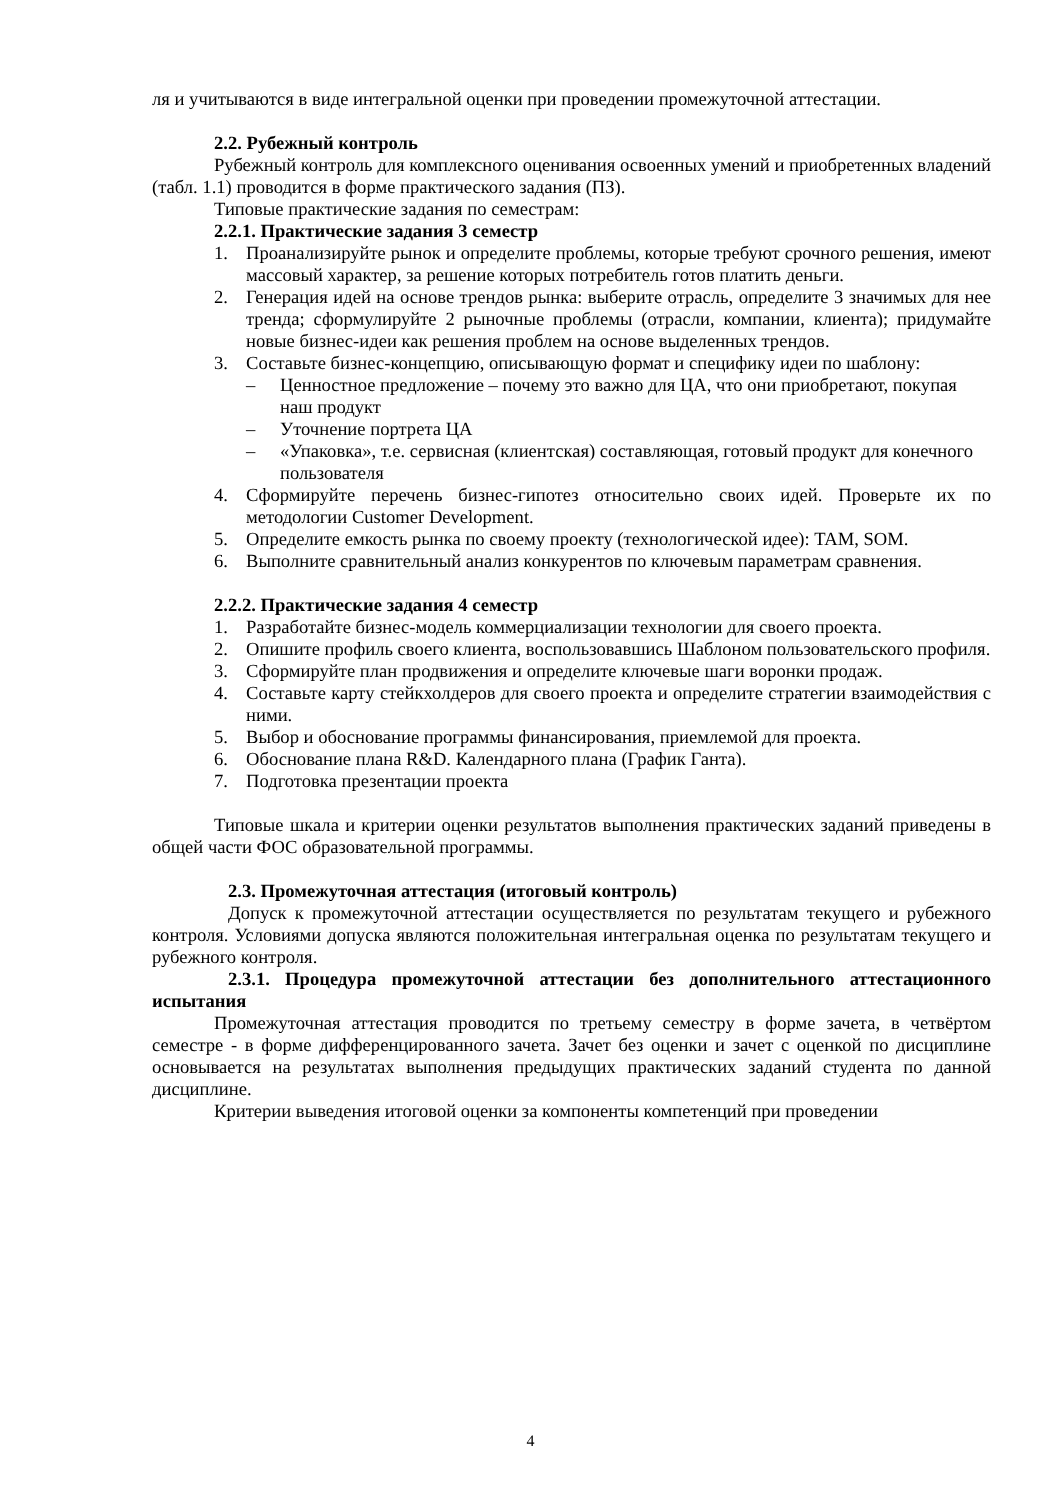ля и учитываются в виде интегральной оценки при проведении промежуточной аттестации.
2.2. Рубежный контроль
Рубежный контроль для комплексного оценивания освоенных умений и приобретенных владений (табл. 1.1) проводится в форме практического задания (ПЗ).
Типовые практические задания по семестрам:
2.2.1. Практические задания 3 семестр
1. Проанализируйте рынок и определите проблемы, которые требуют срочного решения, имеют массовый характер, за решение которых потребитель готов платить деньги.
2. Генерация идей на основе трендов рынка: выберите отрасль, определите 3 значимых для нее тренда; сформулируйте 2 рыночные проблемы (отрасли, компании, клиента); придумайте новые бизнес-идеи как решения проблем на основе выделенных трендов.
3. Составьте бизнес-концепцию, описывающую формат и специфику идеи по шаблону:
– Ценностное предложение – почему это важно для ЦА, что они приобретают, покупая наш продукт
– Уточнение портрета ЦА
– «Упаковка», т.е. сервисная (клиентская) составляющая, готовый продукт для конечного пользователя
4. Сформируйте перечень бизнес-гипотез относительно своих идей. Проверьте их по методологии Customer Development.
5. Определите емкость рынка по своему проекту (технологической идее): TAM, SOM.
6. Выполните сравнительный анализ конкурентов по ключевым параметрам сравнения.
2.2.2. Практические задания 4 семестр
1. Разработайте бизнес-модель коммерциализации технологии для своего проекта.
2. Опишите профиль своего клиента, воспользовавшись Шаблоном пользовательского профиля.
3. Сформируйте план продвижения и определите ключевые шаги воронки продаж.
4. Составьте карту стейкхолдеров для своего проекта и определите стратегии взаимодействия с ними.
5. Выбор и обоснование программы финансирования, приемлемой для проекта.
6. Обоснование плана R&D. Календарного плана (График Ганта).
7. Подготовка презентации проекта
Типовые шкала и критерии оценки результатов выполнения практических заданий приведены в общей части ФОС образовательной программы.
2.3. Промежуточная аттестация (итоговый контроль)
Допуск к промежуточной аттестации осуществляется по результатам текущего и рубежного контроля. Условиями допуска являются положительная интегральная оценка по результатам текущего и рубежного контроля.
2.3.1. Процедура промежуточной аттестации без дополнительного аттестационного испытания
Промежуточная аттестация проводится по третьему семестру в форме зачета, в четвёртом семестре - в форме дифференцированного зачета. Зачет без оценки и зачет с оценкой по дисциплине основывается на результатах выполнения предыдущих практических заданий студента по данной дисциплине.
Критерии выведения итоговой оценки за компоненты компетенций при проведении
4